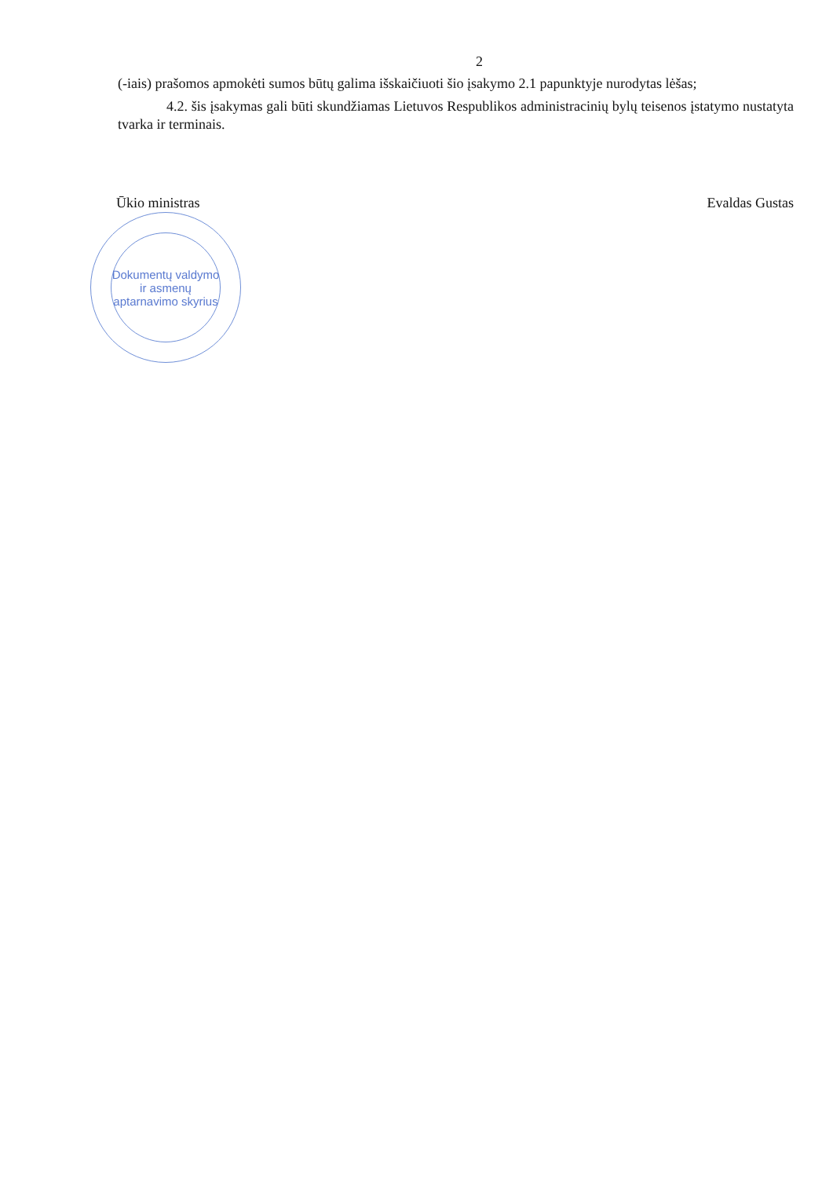2
(-iais) prašomos apmokėti sumos būtų galima išskaičiuoti šio įsakymo 2.1 papunktyje nurodytas lėšas;
4.2. šis įsakymas gali būti skundžiamas Lietuvos Respublikos administracinių bylų teisenos įstatymo nustatyta tvarka ir terminais.
Ūkio ministras Evaldas Gustas
Dokumentų valdymo ir asmenų aptarnavimo skyrius